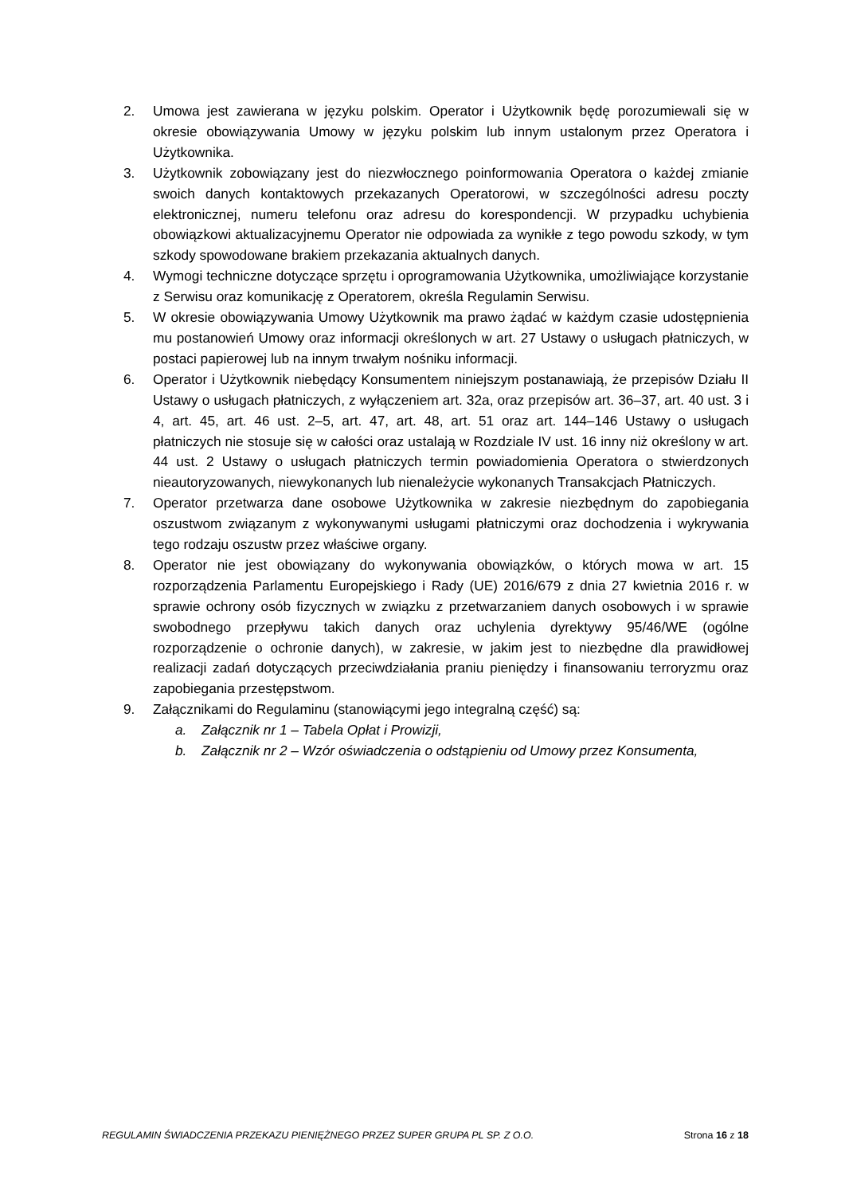2. Umowa jest zawierana w języku polskim. Operator i Użytkownik będę porozumiewali się w okresie obowiązywania Umowy w języku polskim lub innym ustalonym przez Operatora i Użytkownika.
3. Użytkownik zobowiązany jest do niezwłocznego poinformowania Operatora o każdej zmianie swoich danych kontaktowych przekazanych Operatorowi, w szczególności adresu poczty elektronicznej, numeru telefonu oraz adresu do korespondencji. W przypadku uchybienia obowiązkowi aktualizacyjnemu Operator nie odpowiada za wynikłe z tego powodu szkody, w tym szkody spowodowane brakiem przekazania aktualnych danych.
4. Wymogi techniczne dotyczące sprzętu i oprogramowania Użytkownika, umożliwiające korzystanie z Serwisu oraz komunikację z Operatorem, określa Regulamin Serwisu.
5. W okresie obowiązywania Umowy Użytkownik ma prawo żądać w każdym czasie udostępnienia mu postanowień Umowy oraz informacji określonych w art. 27 Ustawy o usługach płatniczych, w postaci papierowej lub na innym trwałym nośniku informacji.
6. Operator i Użytkownik niebędący Konsumentem niniejszym postanawiają, że przepisów Działu II Ustawy o usługach płatniczych, z wyłączeniem art. 32a, oraz przepisów art. 36–37, art. 40 ust. 3 i 4, art. 45, art. 46 ust. 2–5, art. 47, art. 48, art. 51 oraz art. 144–146 Ustawy o usługach płatniczych nie stosuje się w całości oraz ustalają w Rozdziale IV ust. 16 inny niż określony w art. 44 ust. 2 Ustawy o usługach płatniczych termin powiadomienia Operatora o stwierdzonych nieautoryzowanych, niewykonanych lub nienależycie wykonanych Transakcjach Płatniczych.
7. Operator przetwarza dane osobowe Użytkownika w zakresie niezbędnym do zapobiegania oszustwom związanym z wykonywanymi usługami płatniczymi oraz dochodzenia i wykrywania tego rodzaju oszustw przez właściwe organy.
8. Operator nie jest obowiązany do wykonywania obowiązków, o których mowa w art. 15 rozporządzenia Parlamentu Europejskiego i Rady (UE) 2016/679 z dnia 27 kwietnia 2016 r. w sprawie ochrony osób fizycznych w związku z przetwarzaniem danych osobowych i w sprawie swobodnego przepływu takich danych oraz uchylenia dyrektywy 95/46/WE (ogólne rozporządzenie o ochronie danych), w zakresie, w jakim jest to niezbędne dla prawidłowej realizacji zadań dotyczących przeciwdziałania praniu pieniędzy i finansowaniu terroryzmu oraz zapobiegania przestępstwom.
9. Załącznikami do Regulaminu (stanowiącymi jego integralną część) są:
a. Załącznik nr 1 – Tabela Opłat i Prowizji,
b. Załącznik nr 2 – Wzór oświadczenia o odstąpieniu od Umowy przez Konsumenta,
REGULAMIN ŚWIADCZENIA PRZEKAZU PIENIĘŻNEGO PRZEZ SUPER GRUPA PL SP. Z O.O. Strona 16 z 18